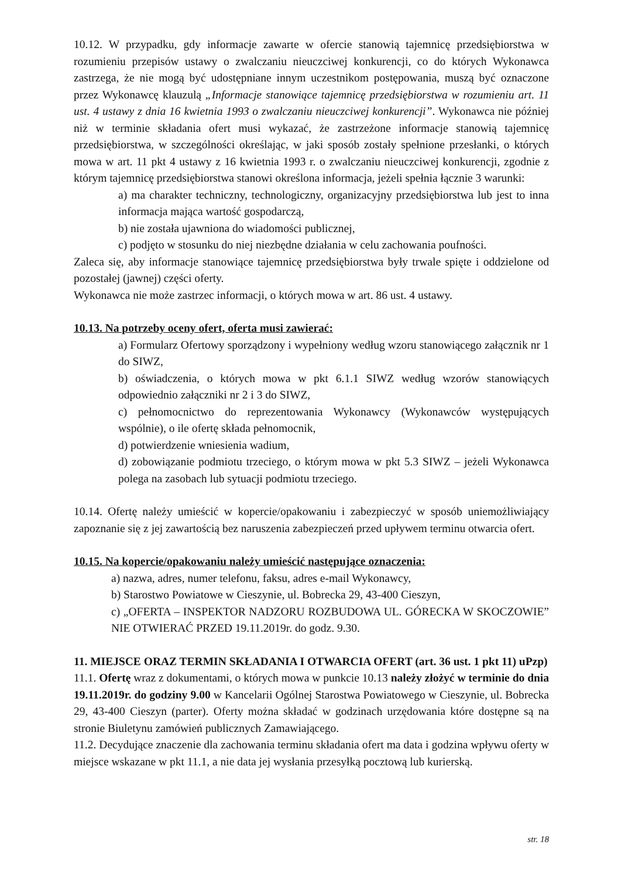10.12. W przypadku, gdy informacje zawarte w ofercie stanowią tajemnicę przedsiębiorstwa w rozumieniu przepisów ustawy o zwalczaniu nieuczciwej konkurencji, co do których Wykonawca zastrzega, że nie mogą być udostępniane innym uczestnikom postępowania, muszą być oznaczone przez Wykonawcę klauzulą „Informacje stanowiące tajemnicę przedsiębiorstwa w rozumieniu art. 11 ust. 4 ustawy z dnia 16 kwietnia 1993 o zwalczaniu nieuczciwej konkurencji”. Wykonawca nie później niż w terminie składania ofert musi wykazać, że zastrzeżone informacje stanowią tajemnicę przedsiębiorstwa, w szczególności określając, w jaki sposób zostały spełnione przesłanki, o których mowa w art. 11 pkt 4 ustawy z 16 kwietnia 1993 r. o zwalczaniu nieuczciwej konkurencji, zgodnie z którym tajemnicę przedsiębiorstwa stanowi określona informacja, jeżeli spełnia łącznie 3 warunki:
a) ma charakter techniczny, technologiczny, organizacyjny przedsiębiorstwa lub jest to inna informacja mająca wartość gospodarczą,
b) nie została ujawniona do wiadomości publicznej,
c) podjęto w stosunku do niej niezbędne działania w celu zachowania poufności.
Zaleca się, aby informacje stanowiące tajemnicę przedsiębiorstwa były trwale spięte i oddzielone od pozostałej (jawnej) części oferty.
Wykonawca nie może zastrzec informacji, o których mowa w art. 86 ust. 4 ustawy.
10.13. Na potrzeby oceny ofert, oferta musi zawierać:
a) Formularz Ofertowy sporządzony i wypełniony według wzoru stanowiącego załącznik nr 1 do SIWZ,
b) oświadczenia, o których mowa w pkt 6.1.1 SIWZ według wzorów stanowiących odpowiednio załączniki nr 2 i 3 do SIWZ,
c) pełnomocnictwo do reprezentowania Wykonawcy (Wykonawców występujących wspólnie), o ile ofertę składa pełnomocnik,
d) potwierdzenie wniesienia wadium,
d) zobowiązanie podmiotu trzeciego, o którym mowa w pkt 5.3 SIWZ – jeżeli Wykonawca polega na zasobach lub sytuacji podmiotu trzeciego.
10.14. Ofertę należy umieścić w kopercie/opakowaniu i zabezpieczyć w sposób uniemożliwiający zapoznanie się z jej zawartością bez naruszenia zabezpieczeń przed upływem terminu otwarcia ofert.
10.15. Na kopercie/opakowaniu należy umieścić następujące oznaczenia:
a) nazwa, adres, numer telefonu, faksu, adres e-mail Wykonawcy,
b) Starostwo Powiatowe w Cieszynie, ul. Bobrecka 29, 43-400 Cieszyn,
c) „OFERTA – INSPEKTOR NADZORU ROZBUDOWA UL. GÓRECKA W SKOCZOWIE” NIE OTWIERAĆ PRZED 19.11.2019r. do godz. 9.30.
11. MIEJSCE ORAZ TERMIN SKŁADANIA I OTWARCIA OFERT (art. 36 ust. 1 pkt 11) uPzp)
11.1. Ofertę wraz z dokumentami, o których mowa w punkcie 10.13 należy złożyć w terminie do dnia 19.11.2019r. do godziny 9.00 w Kancelarii Ogólnej Starostwa Powiatowego w Cieszynie, ul. Bobrecka 29, 43-400 Cieszyn (parter). Oferty można składać w godzinach urzędowania które dostępne są na stronie Biuletynu zamówień publicznych Zamawiającego.
11.2. Decydujące znaczenie dla zachowania terminu składania ofert ma data i godzina wpływu oferty w miejsce wskazane w pkt 11.1, a nie data jej wysłania przesyłką pocztową lub kurierską.
str. 18